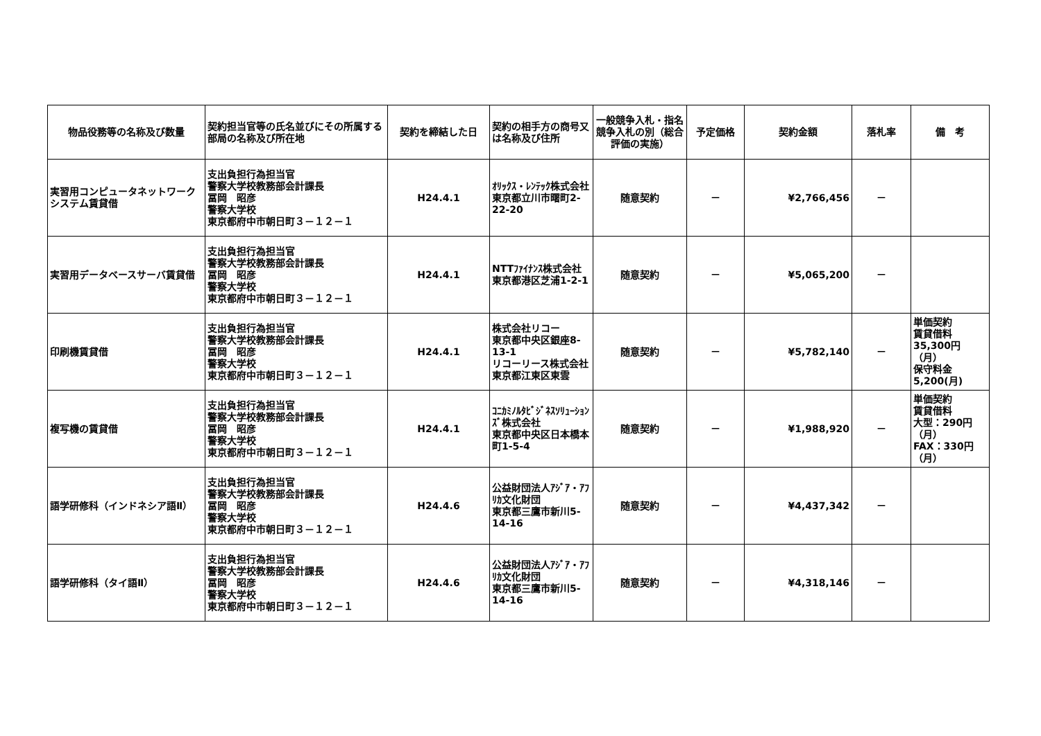| 物品役務等の名称及び数量 | 契約担当官等の氏名並びにその所属する部局の名称及び所在地 | 契約を締結した日 | 契約の相手方の商号又は名称及び住所 | 一般競争入札・指名競争入札の別（総合評価の実施） | 予定価格 | 契約金額 | 落札率 | 備 考 |
| --- | --- | --- | --- | --- | --- | --- | --- | --- |
| 実習用コンピュータネットワークシステム賃貸借 | 支出負担行為担当官 警察大学校教務部会計課長 冨岡 昭彦 警察大学校 東京都府中市朝日町３－１２－１ | H24.4.1 | ｵﾘｯｸｽ・ﾚﾝﾃｯｸ株式会社 東京都立川市曙町2-22-20 | 随意契約 | － | ¥2,766,456 | － | |
| 実習用データベースサーバ賃貸借 | 支出負担行為担当官 警察大学校教務部会計課長 冨岡 昭彦 警察大学校 東京都府中市朝日町３－１２－１ | H24.4.1 | NTTﾌｧｲﾅﾝｽ株式会社 東京都港区芝浦1-2-1 | 随意契約 | － | ¥5,065,200 | － | |
| 印刷機賃貸借 | 支出負担行為担当官 警察大学校教務部会計課長 冨岡 昭彦 警察大学校 東京都府中市朝日町３－１２－１ | H24.4.1 | 株式会社リコー 東京都中央区銀座8-13-1 リコーリース株式会社 東京都江東区東雲 | 随意契約 | － | ¥5,782,140 | － | 単価契約 賃貸借料 35,300円（月） 保守料金 5,200(月) |
| 複写機の賃貸借 | 支出負担行為担当官 警察大学校教務部会計課長 冨岡 昭彦 警察大学校 東京都府中市朝日町３－１２－１ | H24.4.1 | ｺﾆｶﾐﾉﾙﾀﾋﾞｼﾞﾈｽｿﾘｭｰｼｮﾝｽﾞ株式会社 東京都中央区日本橋本町1-5-4 | 随意契約 | － | ¥1,988,920 | － | 単価契約 賃貸借料 大型：290円（月） FAX：330円（月） |
| 語学研修科（インドネシア語Ⅱ） | 支出負担行為担当官 警察大学校教務部会計課長 冨岡 昭彦 警察大学校 東京都府中市朝日町３－１２－１ | H24.4.6 | 公益財団法人ｱｼﾞｱ・ｱﾌﾘｶ文化財団 東京都三鷹市新川5-14-16 | 随意契約 | － | ¥4,437,342 | － | |
| 語学研修科（タイ語Ⅱ） | 支出負担行為担当官 警察大学校教務部会計課長 冨岡 昭彦 警察大学校 東京都府中市朝日町３－１２－１ | H24.4.6 | 公益財団法人ｱｼﾞｱ・ｱﾌﾘｶ文化財団 東京都三鷹市新川5-14-16 | 随意契約 | － | ¥4,318,146 | － | |